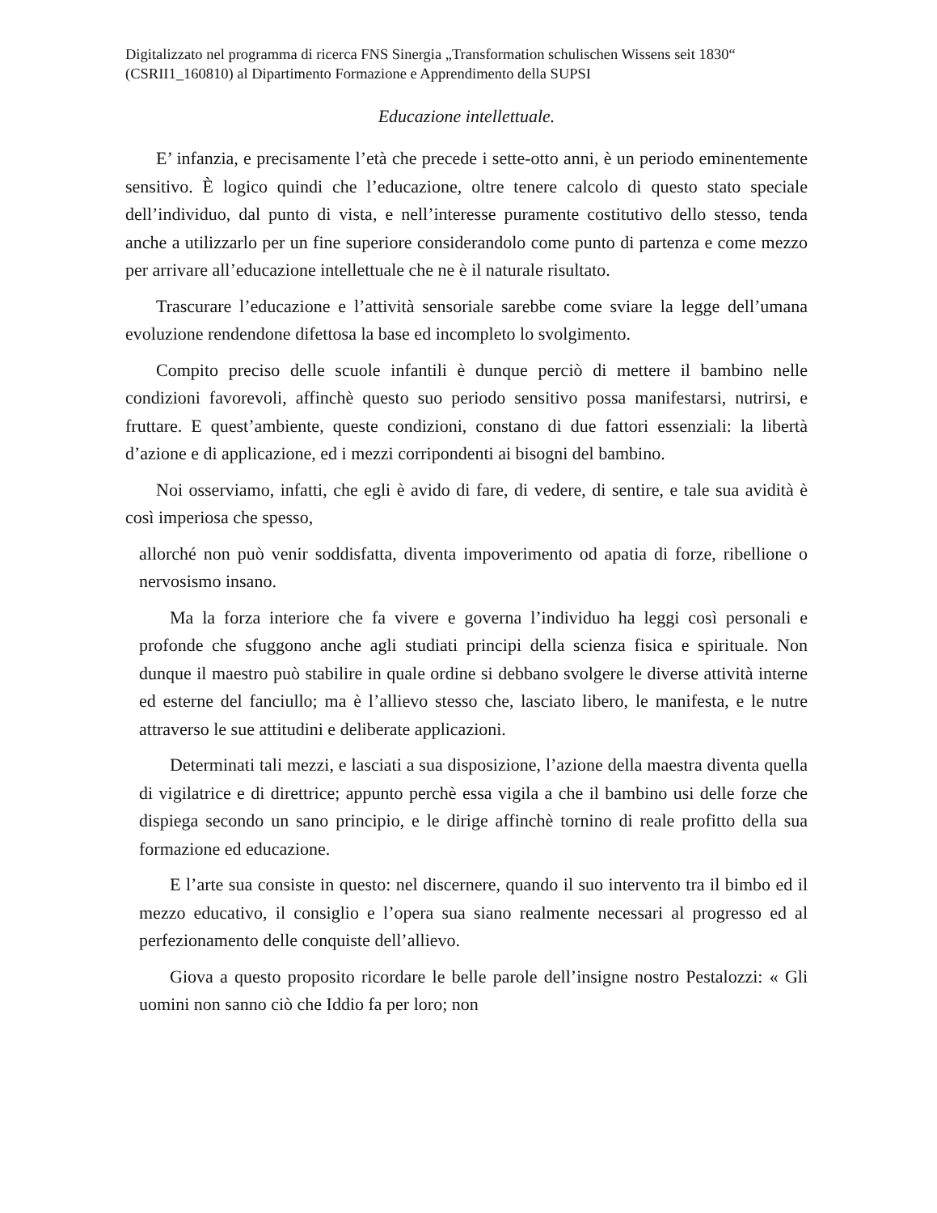Digitalizzato nel programma di ricerca FNS Sinergia „Transformation schulischen Wissens seit 1830“ (CSRII1_160810) al Dipartimento Formazione e Apprendimento della SUPSI
Educazione intellettuale.
E’ infanzia, e precisamente l’età che precede i sette-otto anni, è un periodo eminentemente sensitivo. È logico quindi che l’educazione, oltre tenere calcolo di questo stato speciale dell’individuo, dal punto di vista, e nell’interesse puramente costitutivo dello stesso, tenda anche a utilizzarlo per un fine superiore considerandolo come punto di partenza e come mezzo per arrivare all’educazione intellettuale che ne è il naturale risultato.
Trascurare l’educazione e l’attività sensoriale sarebbe come sviare la legge dell’umana evoluzione rendendone difettosa la base ed incompleto lo svolgimento.
Compito preciso delle scuole infantili è dunque perciò di mettere il bambino nelle condizioni favorevoli, affinchè questo suo periodo sensitivo possa manifestarsi, nutrirsi, e fruttare. E quest’ambiente, queste condizioni, constano di due fattori essenziali: la libertà d’azione e di applicazione, ed i mezzi corripondenti ai bisogni del bambino.
Noi osserviamo, infatti, che egli è avido di fare, di vedere, di sentire, e tale sua avidità è così imperiosa che spesso,
allorché non può venir soddisfatta, diventa impoverimento od apatia di forze, ribellione o nervosismo insano.
Ma la forza interiore che fa vivere e governa l’individuo ha leggi così personali e profonde che sfuggono anche agli studiati principi della scienza fisica e spirituale. Non dunque il maestro può stabilire in quale ordine si debbano svolgere le diverse attività interne ed esterne del fanciullo; ma è l’allievo stesso che, lasciato libero, le manifesta, e le nutre attraverso le sue attitudini e deliberate applicazioni.
Determinati tali mezzi, e lasciati a sua disposizione, l’azione della maestra diventa quella di vigilatrice e di direttrice; appunto perchè essa vigila a che il bambino usi delle forze che dispiega secondo un sano principio, e le dirige affinchè tornino di reale profitto della sua formazione ed educazione.
E l’arte sua consiste in questo: nel discernere, quando il suo intervento tra il bimbo ed il mezzo educativo, il consiglio e l’opera sua siano realmente necessari al progresso ed al perfezionamento delle conquiste dell’allievo.
Giova a questo proposito ricordare le belle parole dell’insigne nostro Pestalozzi: « Gli uomini non sanno ciò che Iddio fa per loro; non